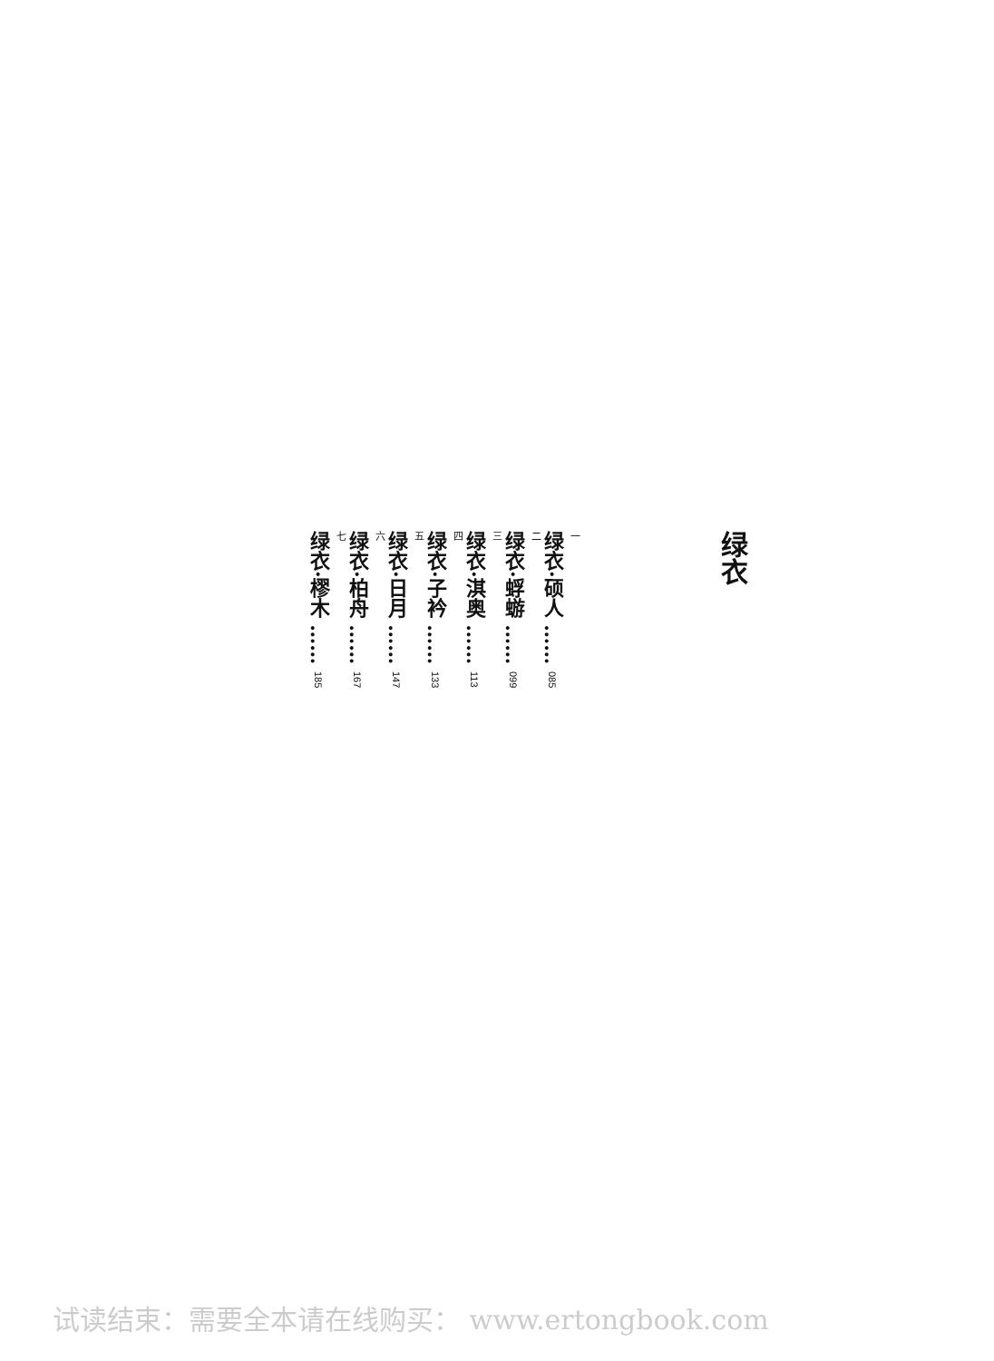绿衣
一绿衣·硕人 …… 085
二绿衣·蜉蝣 …… 099
三绿衣·淇奥 …… 113
四绿衣·子衿 …… 133
五绿衣·日月 …… 147
六绿衣·柏舟 …… 167
七绿衣·樛木 …… 185
试读结束：需要全本请在线购买： www.ertongbook.com